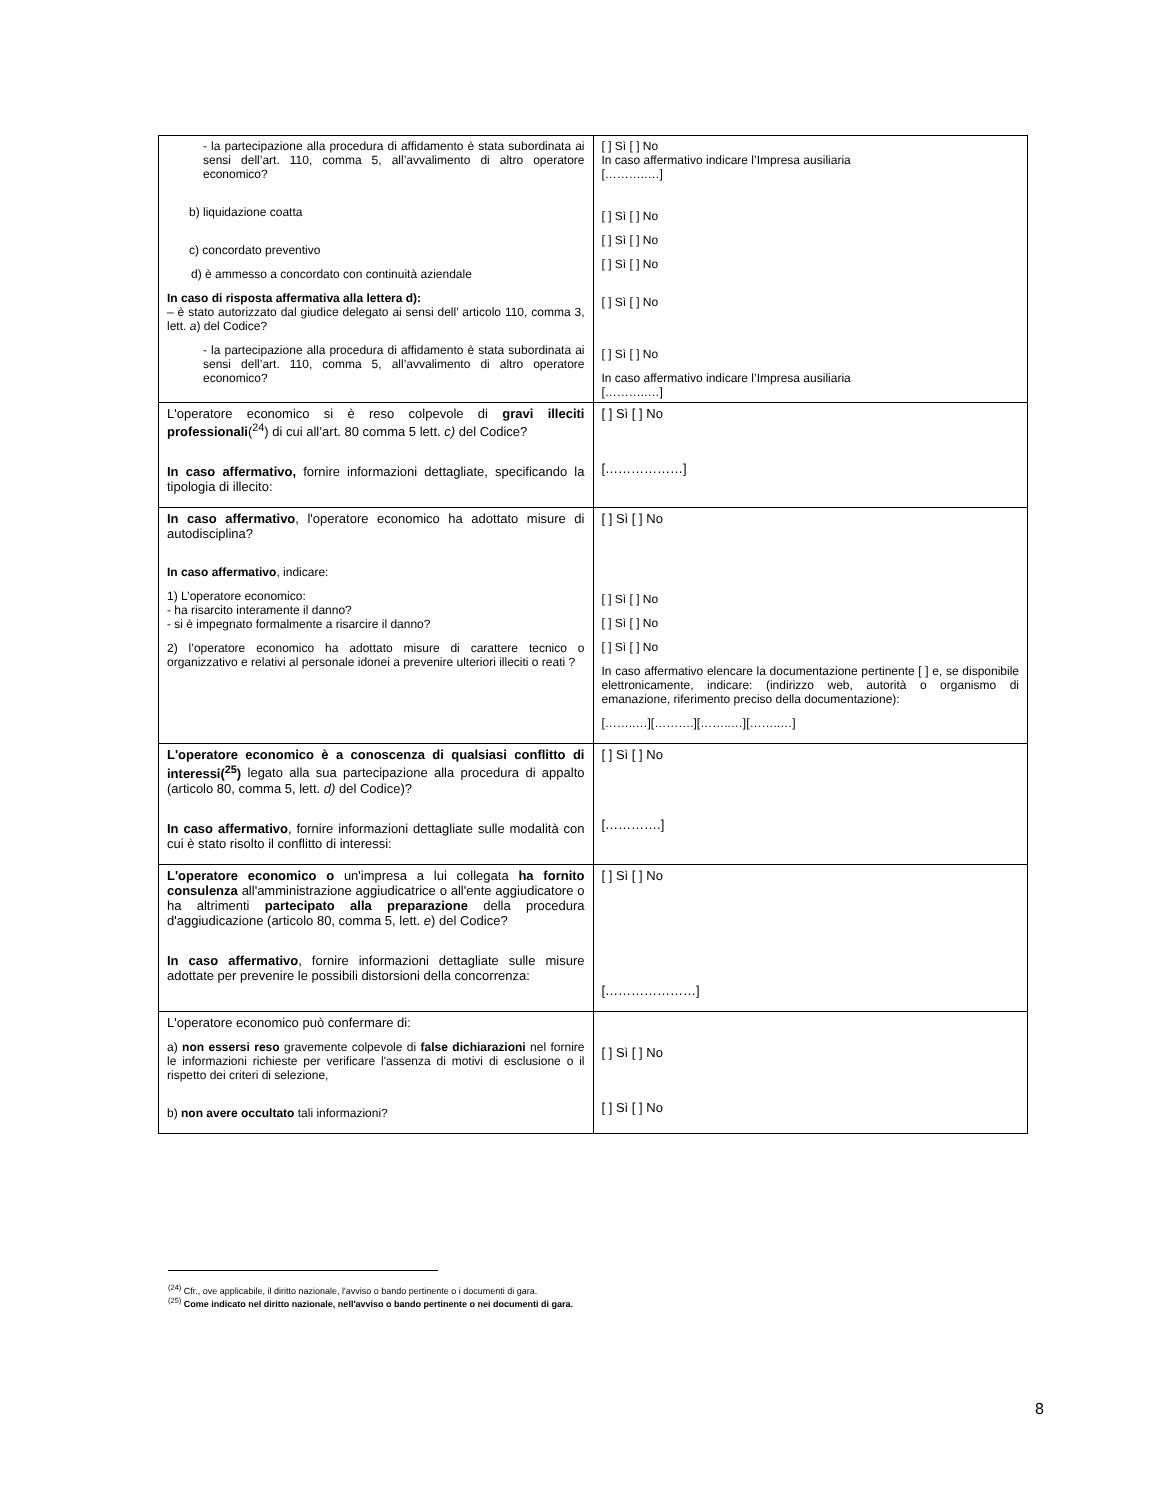| - la partecipazione alla procedura di affidamento è stata subordinata ai sensi dell’art. 110, comma 5, all’avvalimento di altro operatore economico? b) liquidazione coatta c) concordato preventivo d) è ammesso a concordato con continuità aziendale In caso di risposta affermativa alla lettera d): – è stato autorizzato dal giudice delegato ai sensi dell’ articolo 110, comma 3, lett. a ) del Codice? - la partecipazione alla procedura di affidamento è stata subordinata ai sensi dell’art. 110, comma 5, all’avvalimento di altro operatore economico? | [ ] Sì [ ] No In caso affermativo indicare l’Impresa ausiliaria [………..…] [ ] Sì [ ] No [ ] Sì [ ] No [ ] Sì [ ] No [ ] Sì [ ] No [ ] Sì [ ] No In caso affermativo indicare l’Impresa ausiliaria [………..…] |
| L'operatore economico si è reso colpevole di gravi illeciti professionali (<sup>24</sup>) di cui all’art. 80 comma 5 lett. c) del Codice? In caso affermativo, fornire informazioni dettagliate, specificando la tipologia di illecito: | [ ] Sì [ ] No [………………] |
| In caso affermativo , l'operatore economico ha adottato misure di autodisciplina? In caso affermativo , indicare: 1) L’operatore economico: - ha risarcito interamente il danno? - si è impegnato formalmente a risarcire il danno? 2) l’operatore economico ha adottato misure di carattere tecnico o organizzativo e relativi al personale idonei a prevenire ulteriori illeciti o reati ? | [ ] Sì [ ] No [ ] Sì [ ] No [ ] Sì [ ] No [ ] Sì [ ] No In caso affermativo elencare la documentazione pertinente [ ] e, se disponibile elettronicamente, indicare: (indirizzo web, autorità o organismo di emanazione, riferimento preciso della documentazione): [……..…][……….][……..…][……..…] |
| L'operatore economico è a conoscenza di qualsiasi conflitto di interessi(<sup>25</sup>) legato alla sua partecipazione alla procedura di appalto (articolo 80, comma 5, lett. d) del Codice)? In caso affermativo , fornire informazioni dettagliate sulle modalità con cui è stato risolto il conflitto di interessi: | [ ] Sì [ ] No [………….] |
| L'operatore economico o un'impresa a lui collegata ha fornito consulenza all'amministrazione aggiudicatrice o all'ente aggiudicatore o ha altrimenti partecipato alla preparazione della procedura d'aggiudicazione (articolo 80, comma 5, lett. e ) del Codice? In caso affermativo , fornire informazioni dettagliate sulle misure adottate per prevenire le possibili distorsioni della concorrenza: | [ ] Sì [ ] No […………………] |
| L'operatore economico può confermare di: a) non essersi reso gravemente colpevole di false dichiarazioni nel fornire le informazioni richieste per verificare l'assenza di motivi di esclusione o il rispetto dei criteri di selezione, b) non avere occultato tali informazioni? | [ ] Sì [ ] No [ ] Sì [ ] No |
<sup>(24)</sup> Cfr., ove applicabile, il diritto nazionale, l'avviso o bando pertinente o i documenti di gara.
<sup>(25)</sup> Come indicato nel diritto nazionale, nell'avviso o bando pertinente o nei documenti di gara.
8